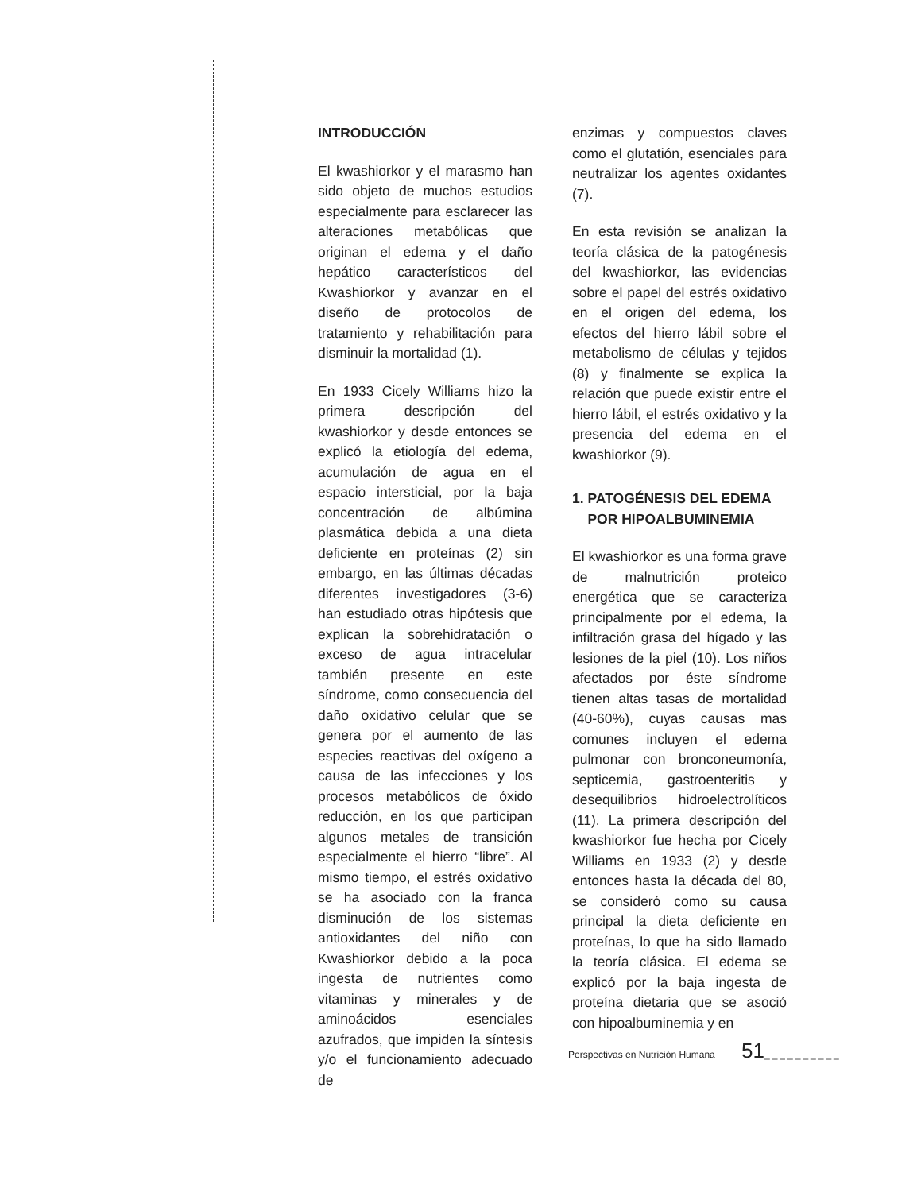INTRODUCCIÓN
El kwashiorkor y el marasmo han sido objeto de muchos estudios especialmente para esclarecer las alteraciones metabólicas que originan el edema y el daño hepático característicos del Kwashiorkor y avanzar en el diseño de protocolos de tratamiento y rehabilitación para disminuir la mortalidad (1).
En 1933 Cicely Williams hizo la primera descripción del kwashiorkor y desde entonces se explicó la etiología del edema, acumulación de agua en el espacio intersticial, por la baja concentración de albúmina plasmática debida a una dieta deficiente en proteínas (2) sin embargo, en las últimas décadas diferentes investigadores (3-6) han estudiado otras hipótesis que explican la sobrehidratación o exceso de agua intracelular también presente en este síndrome, como consecuencia del daño oxidativo celular que se genera por el aumento de las especies reactivas del oxígeno a causa de las infecciones y los procesos metabólicos de óxido reducción, en los que participan algunos metales de transición especialmente el hierro “libre”. Al mismo tiempo, el estrés oxidativo se ha asociado con la franca disminución de los sistemas antioxidantes del niño con Kwashiorkor debido a la poca ingesta de nutrientes como vitaminas y minerales y de aminoácidos esenciales azufrados, que impiden la síntesis y/o el funcionamiento adecuado de
enzimas y compuestos claves como el glutatión, esenciales para neutralizar los agentes oxidantes (7).
En esta revisión se analizan la teoría clásica de la patogénesis del kwashiorkor, las evidencias sobre el papel del estrés oxidativo en el origen del edema, los efectos del hierro lábil sobre el metabolismo de células y tejidos (8) y finalmente se explica la relación que puede existir entre el hierro lábil, el estrés oxidativo y la presencia del edema en el kwashiorkor (9).
1. PATOGÉNESIS DEL EDEMA
POR HIPOALBUMINEMIA
El kwashiorkor es una forma grave de malnutrición proteico energética que se caracteriza principalmente por el edema, la infiltración grasa del hígado y las lesiones de la piel (10). Los niños afectados por éste síndrome tienen altas tasas de mortalidad (40-60%), cuyas causas mas comunes incluyen el edema pulmonar con bronconeumonía, septicemia, gastroenteritis y desequilibrios hidroelectrolíticos (11). La primera descripción del kwashiorkor fue hecha por Cicely Williams en 1933 (2) y desde entonces hasta la década del 80, se consideró como su causa principal la dieta deficiente en proteínas, lo que ha sido llamado la teoría clásica. El edema se explicó por la baja ingesta de proteína dietaria que se asoció con hipoalbuminemia y en
Perspectivas en Nutrición Humana 51__________